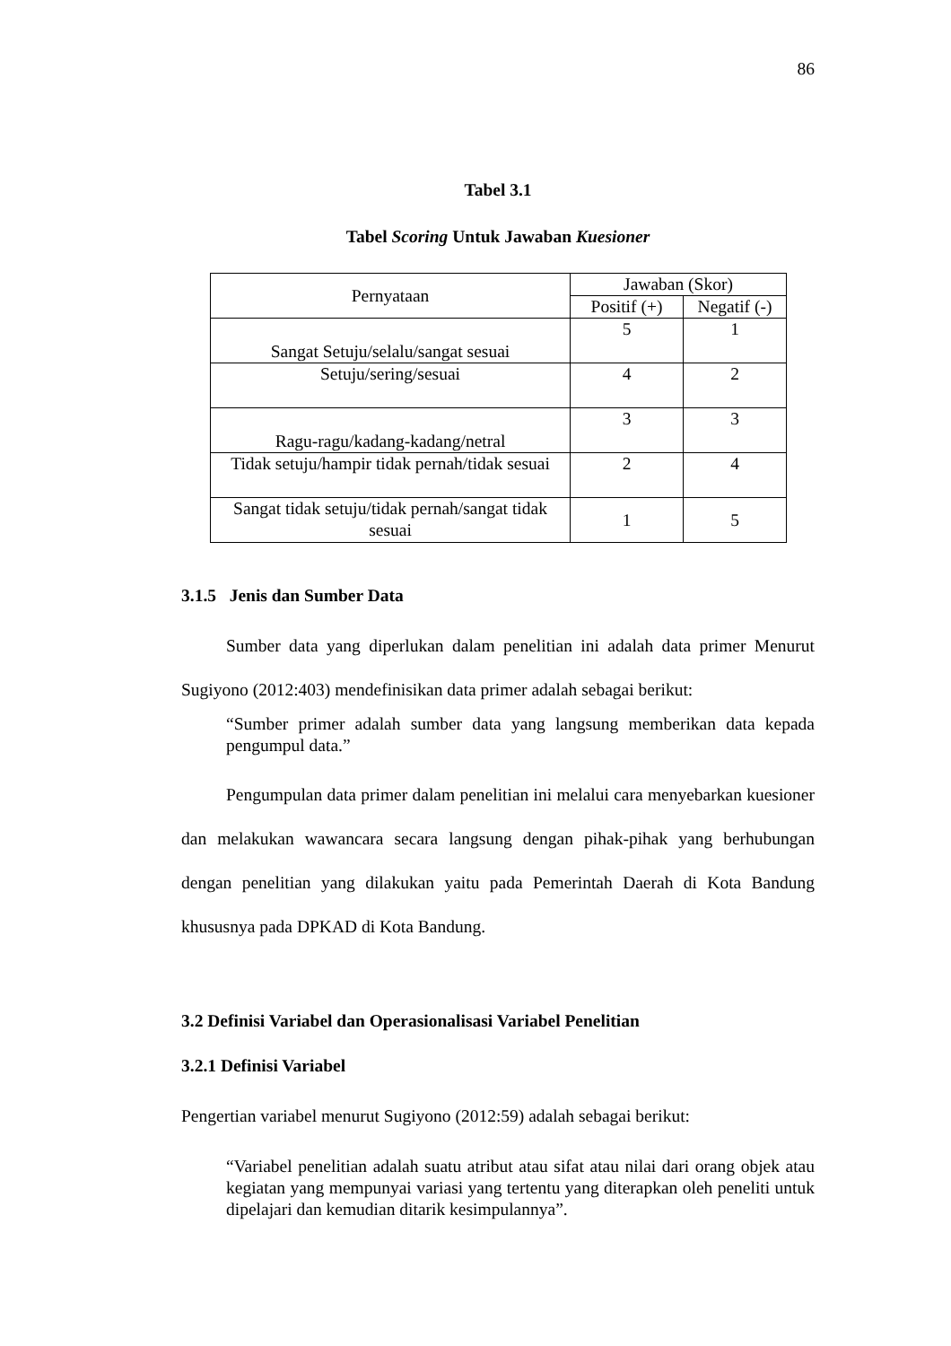86
Tabel 3.1
Tabel Scoring Untuk Jawaban Kuesioner
| Pernyataan | Jawaban (Skor) | |
| | Positif (+) | Negatif (-) |
| Sangat Setuju/selalu/sangat sesuai | 5 | 1 |
| Setuju/sering/sesuai | 4 | 2 |
| Ragu-ragu/kadang-kadang/netral | 3 | 3 |
| Tidak setuju/hampir tidak pernah/tidak sesuai | 2 | 4 |
| Sangat tidak setuju/tidak pernah/sangat tidak sesuai | 1 | 5 |
3.1.5 Jenis dan Sumber Data
Sumber data yang diperlukan dalam penelitian ini adalah data primer Menurut Sugiyono (2012:403) mendefinisikan data primer adalah sebagai berikut:
“Sumber primer adalah sumber data yang langsung memberikan data kepada pengumpul data.”
Pengumpulan data primer dalam penelitian ini melalui cara menyebarkan kuesioner dan melakukan wawancara secara langsung dengan pihak-pihak yang berhubungan dengan penelitian yang dilakukan yaitu pada Pemerintah Daerah di Kota Bandung khususnya pada DPKAD di Kota Bandung.
3.2 Definisi Variabel dan Operasionalisasi Variabel Penelitian
3.2.1 Definisi Variabel
Pengertian variabel menurut Sugiyono (2012:59) adalah sebagai berikut:
“Variabel penelitian adalah suatu atribut atau sifat atau nilai dari orang objek atau kegiatan yang mempunyai variasi yang tertentu yang diterapkan oleh peneliti untuk dipelajari dan kemudian ditarik kesimpulannya”.